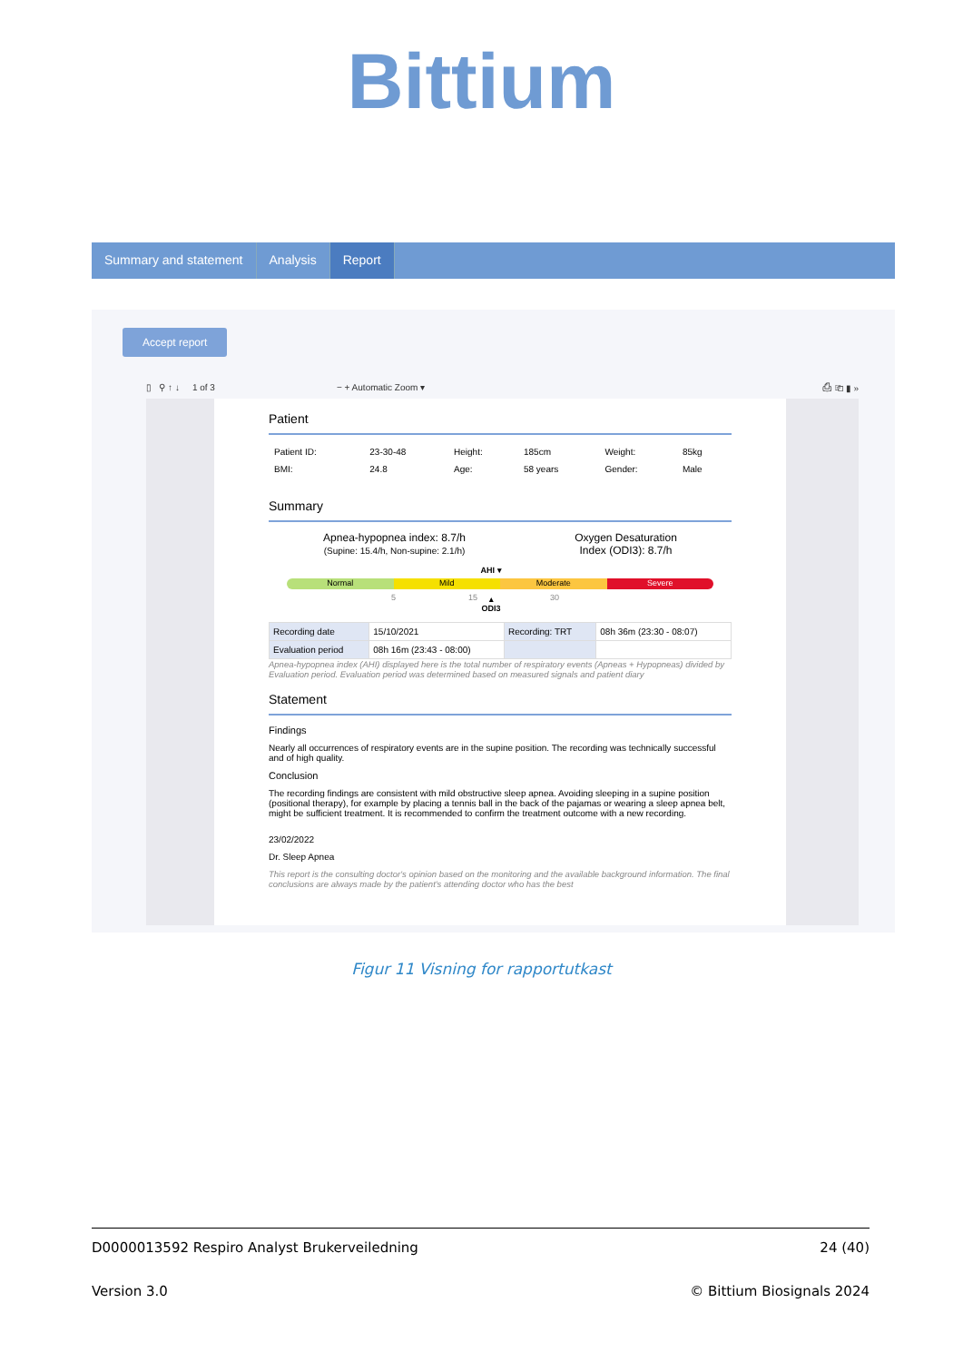Bittium
Summary and statement Analysis Report
Accept report
▯ ⚲ ↑ ↓ 1 of 3 − + Automatic Zoom ▾ ⎙ ⎗ ▮ »
Patient
| Patient ID: | 23-30-48 | Height: | 185cm | Weight: | 85kg |
| BMI: | 24.8 | Age: | 58 years | Gender: | Male |
Summary
Apnea-hypopnea index: 8.7/h
(Supine: 15.4/h, Non-supine: 2.1/h)
Oxygen Desaturation
Index (ODI3): 8.7/h
AHI ▾
Normal Mild Moderate Severe
5 15 30
▴
ODI3
| Recording date | 15/10/2021 | Recording: TRT | 08h 36m (23:30 - 08:07) |
| Evaluation period | 08h 16m (23:43 - 08:00) | | |
Apnea-hypopnea index (AHI) displayed here is the total number of respiratory events (Apneas + Hypopneas) divided by Evaluation period. Evaluation period was determined based on measured signals and patient diary
Statement
Findings
Nearly all occurrences of respiratory events are in the supine position. The recording was technically successful and of high quality.
Conclusion
The recording findings are consistent with mild obstructive sleep apnea. Avoiding sleeping in a supine position (positional therapy), for example by placing a tennis ball in the back of the pajamas or wearing a sleep apnea belt, might be sufficient treatment. It is recommended to confirm the treatment outcome with a new recording.
23/02/2022
Dr. Sleep Apnea
This report is the consulting doctor's opinion based on the monitoring and the available background information. The final conclusions are always made by the patient's attending doctor who has the best
Figur 11 Visning for rapportutkast
D0000013592 Respiro Analyst Brukerveiledning 24 (40)
Version 3.0 © Bittium Biosignals 2024